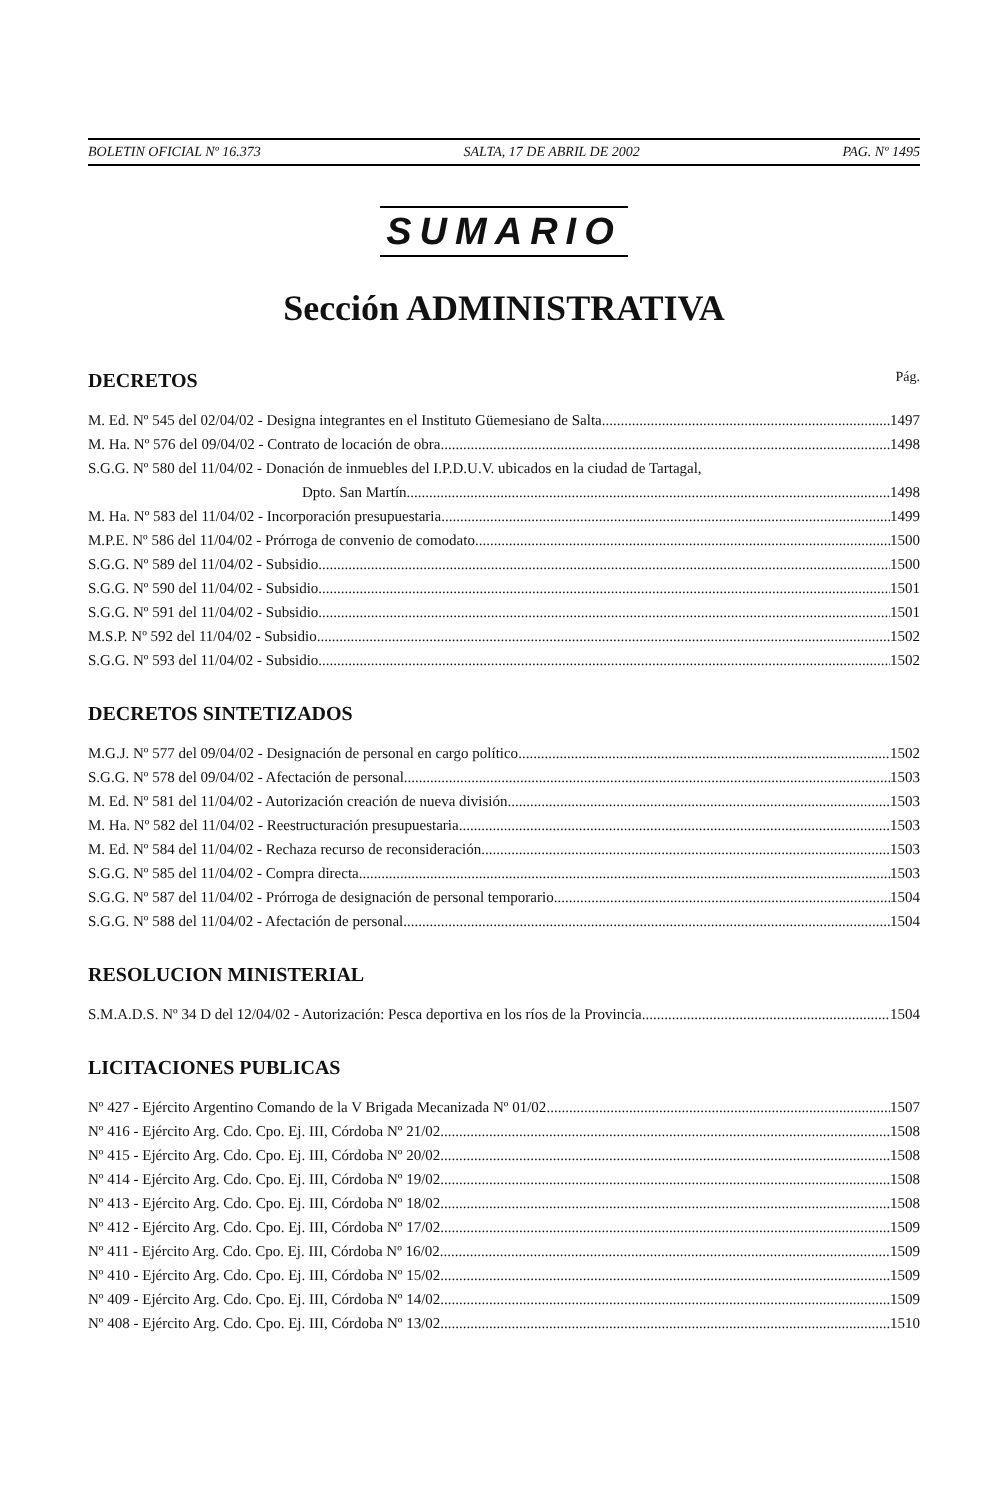BOLETIN OFICIAL Nº 16.373 SALTA, 17 DE ABRIL DE 2002 PAG. Nº 1495
SUMARIO
Sección ADMINISTRATIVA
DECRETOS Pág.
M. Ed. Nº 545 del 02/04/02 - Designa integrantes en el Instituto Güemesiano de Salta 1497
M. Ha. Nº 576 del 09/04/02 - Contrato de locación de obra 1498
S.G.G. Nº 580 del 11/04/02 - Donación de inmuebles del I.P.D.U.V. ubicados en la ciudad de Tartagal,
Dpto. San Martín 1498
M. Ha. Nº 583 del 11/04/02 - Incorporación presupuestaria 1499
M.P.E. Nº 586 del 11/04/02 - Prórroga de convenio de comodato 1500
S.G.G. Nº 589 del 11/04/02 - Subsidio 1500
S.G.G. Nº 590 del 11/04/02 - Subsidio 1501
S.G.G. Nº 591 del 11/04/02 - Subsidio 1501
M.S.P. Nº 592 del 11/04/02 - Subsidio 1502
S.G.G. Nº 593 del 11/04/02 - Subsidio 1502
DECRETOS SINTETIZADOS
M.G.J. Nº 577 del 09/04/02 - Designación de personal en cargo político 1502
S.G.G. Nº 578 del 09/04/02 - Afectación de personal 1503
M. Ed. Nº 581 del 11/04/02 - Autorización creación de nueva división 1503
M. Ha. Nº 582 del 11/04/02 - Reestructuración presupuestaria 1503
M. Ed. Nº 584 del 11/04/02 - Rechaza recurso de reconsideración 1503
S.G.G. Nº 585 del 11/04/02 - Compra directa 1503
S.G.G. Nº 587 del 11/04/02 - Prórroga de designación de personal temporario 1504
S.G.G. Nº 588 del 11/04/02 - Afectación de personal 1504
RESOLUCION MINISTERIAL
S.M.A.D.S. Nº 34 D del 12/04/02 - Autorización: Pesca deportiva en los ríos de la Provincia 1504
LICITACIONES PUBLICAS
Nº 427 - Ejército Argentino Comando de la V Brigada Mecanizada Nº 01/02 1507
Nº 416 - Ejército Arg. Cdo. Cpo. Ej. III, Córdoba Nº 21/02 1508
Nº 415 - Ejército Arg. Cdo. Cpo. Ej. III, Córdoba Nº 20/02 1508
Nº 414 - Ejército Arg. Cdo. Cpo. Ej. III, Córdoba Nº 19/02 1508
Nº 413 - Ejército Arg. Cdo. Cpo. Ej. III, Córdoba Nº 18/02 1508
Nº 412 - Ejército Arg. Cdo. Cpo. Ej. III, Córdoba Nº 17/02 1509
Nº 411 - Ejército Arg. Cdo. Cpo. Ej. III, Córdoba Nº 16/02 1509
Nº 410 - Ejército Arg. Cdo. Cpo. Ej. III, Córdoba Nº 15/02 1509
Nº 409 - Ejército Arg. Cdo. Cpo. Ej. III, Córdoba Nº 14/02 1509
Nº 408 - Ejército Arg. Cdo. Cpo. Ej. III, Córdoba Nº 13/02 1510